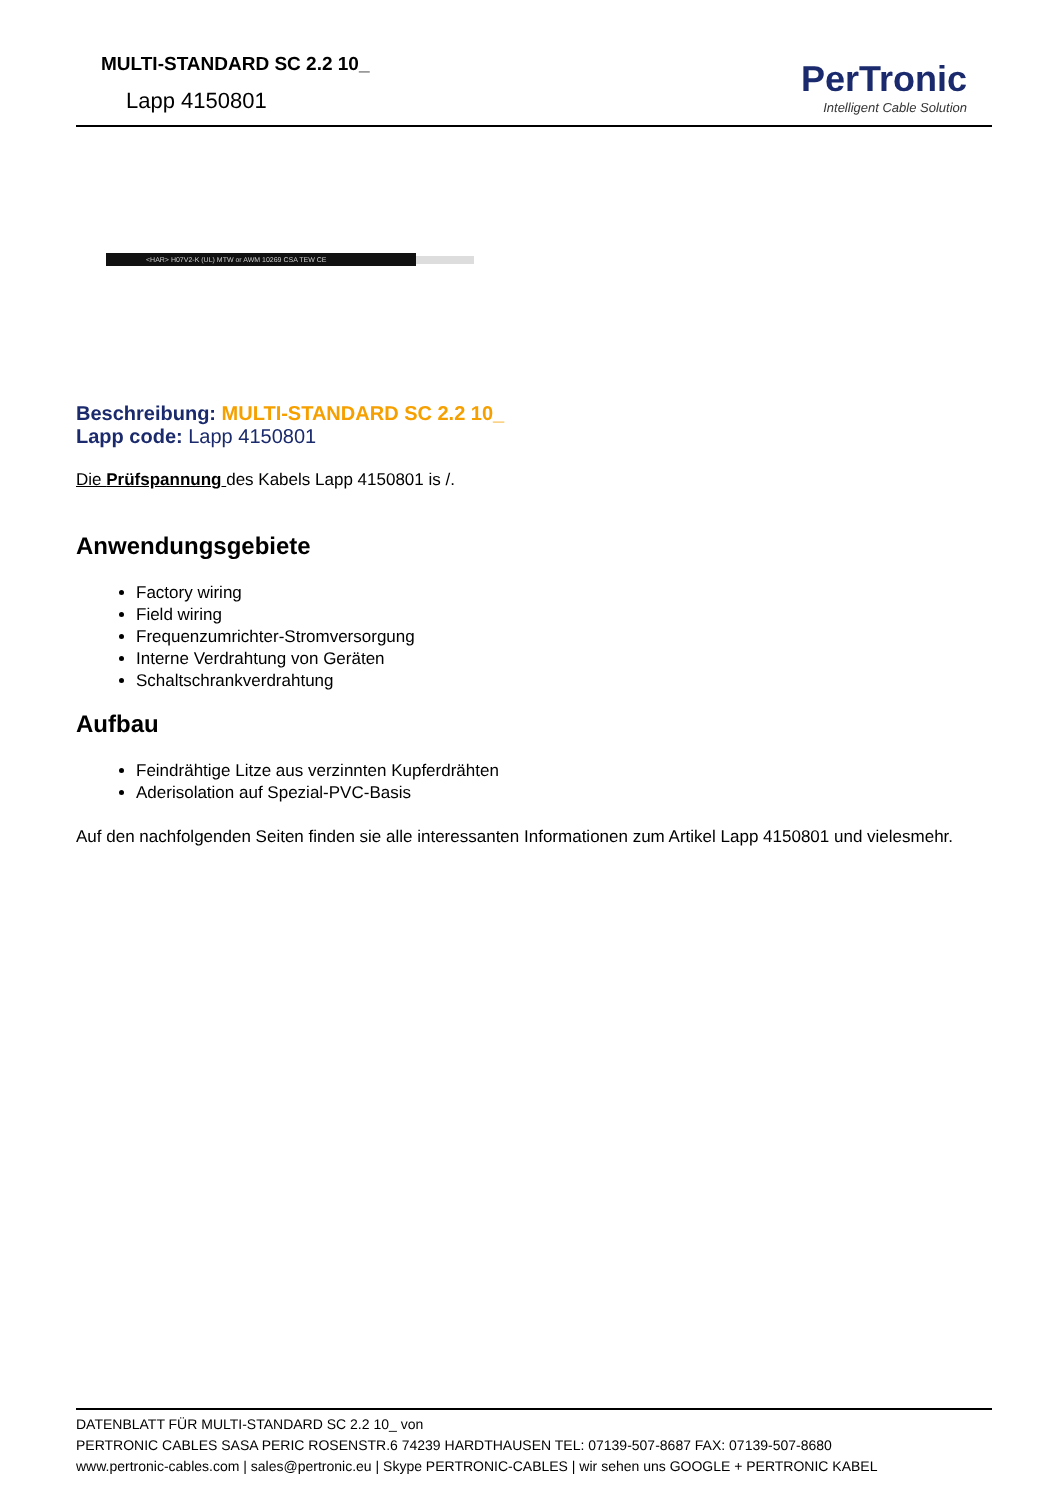MULTI-STANDARD SC 2.2 10_
Lapp 4150801
PerTronic
Intelligent Cable Solution
<HAR> H07V2-K (UL) MTW or AWM 10269 CSA TEW CE
Beschreibung: MULTI-STANDARD SC 2.2 10_
Lapp code: Lapp 4150801
Die Prüfspannung des Kabels Lapp 4150801 is /.
Anwendungsgebiete
Factory wiring
Field wiring
Frequenzumrichter-Stromversorgung
Interne Verdrahtung von Geräten
Schaltschrankverdrahtung
Aufbau
Feindrähtige Litze aus verzinnten Kupferdrähten
Aderisolation auf Spezial-PVC-Basis
Auf den nachfolgenden Seiten finden sie alle interessanten Informationen zum Artikel Lapp 4150801 und vielesmehr.
DATENBLATT FÜR MULTI-STANDARD SC 2.2 10_ von
PERTRONIC CABLES SASA PERIC ROSENSTR.6 74239 HARDTHAUSEN TEL: 07139-507-8687 FAX: 07139-507-8680
www.pertronic-cables.com | sales@pertronic.eu | Skype PERTRONIC-CABLES | wir sehen uns GOOGLE + PERTRONIC KABEL